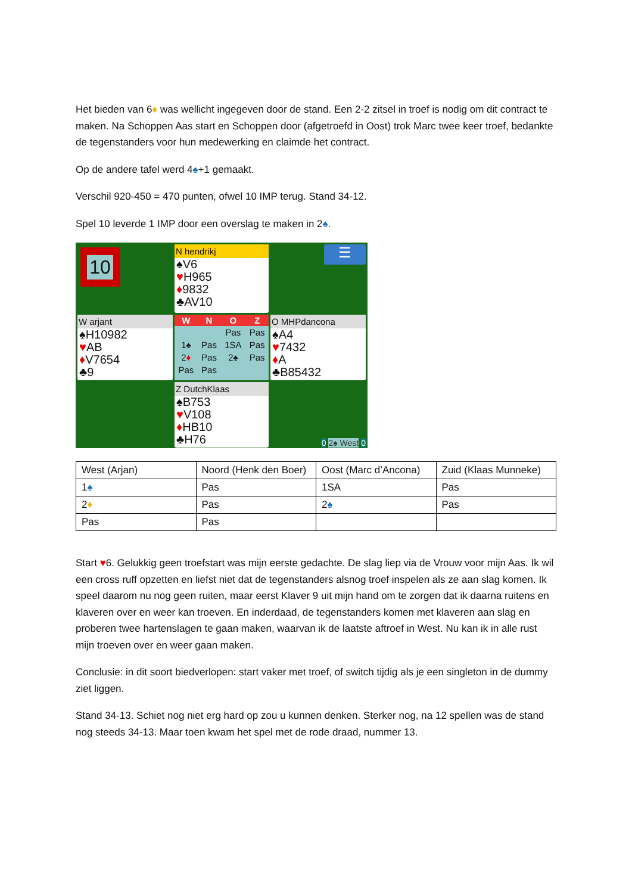Het bieden van 6♦ was wellicht ingegeven door de stand. Een 2-2 zitsel in troef is nodig om dit contract te maken. Na Schoppen Aas start en Schoppen door (afgetroefd in Oost) trok Marc twee keer troef, bedankte de tegenstanders voor hun medewerking en claimde het contract.
Op de andere tafel werd 4♠+1 gemaakt.
Verschil 920-450 = 470 punten, ofwel 10 IMP terug. Stand 34-12.
Spel 10 leverde 1 IMP door een overslag te maken in 2♠.
10
N hendrikj
♠V6
♥H965
♦9832
♣AV10
☰
W arjant
♠H10982
♥AB
♦V7654
♣9
| W | N | O | Z |
| --- | --- | --- | --- |
| | | Pas | Pas |
| 1♠ | Pas | 1SA | Pas |
| 2 ♦ | Pas | 2♠ | Pas |
| Pas | Pas | | |
O MHPdancona
♠A4
♥7432
♦A
♣B85432
Z DutchKlaas
♠B753
♥V108
♦HB10
♣H76
0 2♠ West 0
| West (Arjan) | Noord (Henk den Boer) | Oost (Marc d’Ancona) | Zuid (Klaas Munneke) |
| 1 ♠ | Pas | 1SA | Pas |
| 2 ♦ | Pas | 2 ♠ | Pas |
| Pas | Pas | | |
Start ♥6. Gelukkig geen troefstart was mijn eerste gedachte. De slag liep via de Vrouw voor mijn Aas. Ik wil een cross ruff opzetten en liefst niet dat de tegenstanders alsnog troef inspelen als ze aan slag komen. Ik speel daarom nu nog geen ruiten, maar eerst Klaver 9 uit mijn hand om te zorgen dat ik daarna ruitens en klaveren over en weer kan troeven. En inderdaad, de tegenstanders komen met klaveren aan slag en proberen twee hartenslagen te gaan maken, waarvan ik de laatste aftroef in West. Nu kan ik in alle rust mijn troeven over en weer gaan maken.
Conclusie: in dit soort biedverlopen: start vaker met troef, of switch tijdig als je een singleton in de dummy ziet liggen.
Stand 34-13. Schiet nog niet erg hard op zou u kunnen denken. Sterker nog, na 12 spellen was de stand nog steeds 34-13. Maar toen kwam het spel met de rode draad, nummer 13.